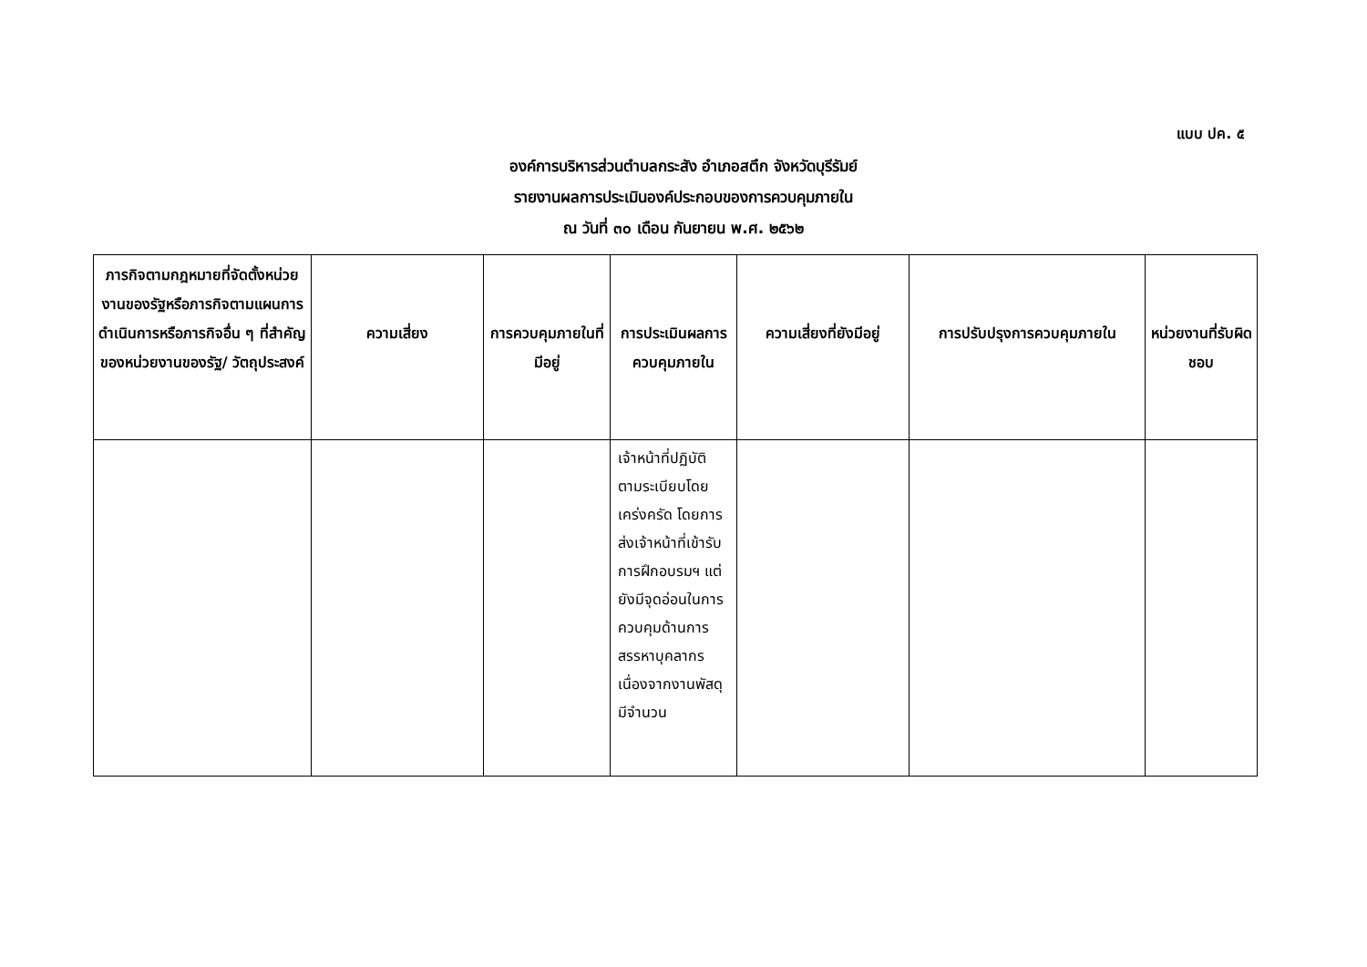แบบ ปค. ๕
องค์การบริหารส่วนตำบลกระสัง อำเภอสตึก จังหวัดบุรีรัมย์
รายงานผลการประเมินองค์ประกอบของการควบคุมภายใน
ณ วันที่ ๓๐ เดือน กันยายน พ.ศ. ๒๕๖๒
| ภารกิจตามกฎหมายที่จัดตั้งหน่วยงานของรัฐหรือภารกิจตามแผนการดำเนินการหรือภารกิจอื่น ๆ ที่สำคัญของหน่วยงานของรัฐ/ วัตถุประสงค์ | ความเสี่ยง | การควบคุมภายในที่มีอยู่ | การประเมินผลการควบคุมภายใน | ความเสี่ยงที่ยังมีอยู่ | การปรับปรุงการควบคุมภายใน | หน่วยงานที่รับผิดชอบ |
| --- | --- | --- | --- | --- | --- | --- |
| | | | เจ้าหน้าที่ปฏิบัติตามระเบียบโดยเคร่งครัด โดยการส่งเจ้าหน้าที่เข้ารับการฝึกอบรมฯ แต่ยังมีจุดอ่อนในการควบคุมด้านการสรรหาบุคลากร เนื่องจากงานพัสดุมีจำนวน | | | |